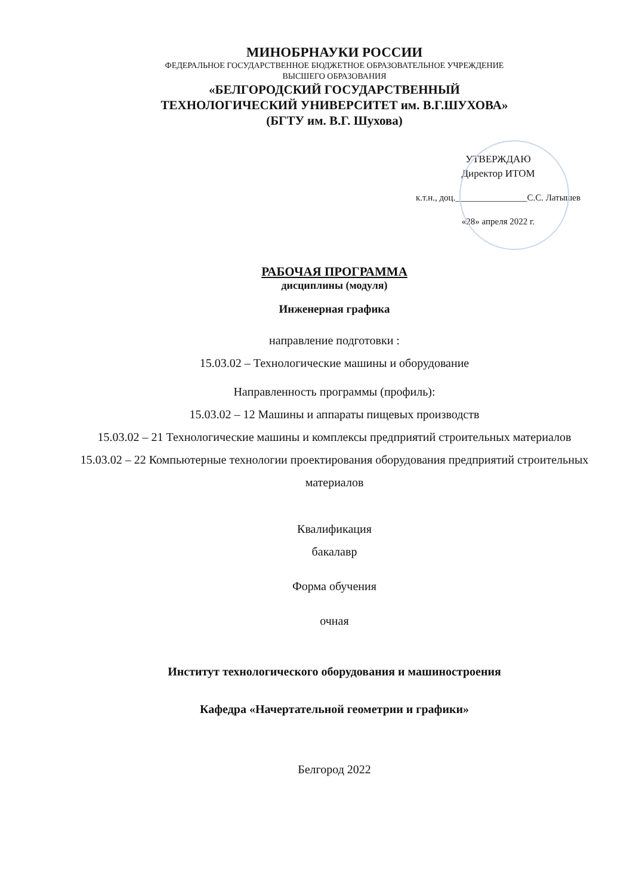МИНОБРНАУКИ РОССИИ
ФЕДЕРАЛЬНОЕ ГОСУДАРСТВЕННОЕ БЮДЖЕТНОЕ ОБРАЗОВАТЕЛЬНОЕ УЧРЕЖДЕНИЕ
ВЫСШЕГО ОБРАЗОВАНИЯ
«БЕЛГОРОДСКИЙ ГОСУДАРСТВЕННЫЙ
ТЕХНОЛОГИЧЕСКИЙ УНИВЕРСИТЕТ им. В.Г.ШУХОВА»
(БГТУ им. В.Г. Шухова)
УТВЕРЖДАЮ
Директор ИТОМ
к.т.н., доц.________________С.С. Латышев
«28» апреля 2022 г.
РАБОЧАЯ ПРОГРАММА
дисциплины (модуля)
Инженерная графика
направление подготовки :
15.03.02 – Технологические машины и оборудование
Направленность программы (профиль):
15.03.02 – 12 Машины и аппараты пищевых производств
15.03.02 – 21 Технологические машины и комплексы предприятий строительных материалов
15.03.02 – 22 Компьютерные технологии проектирования оборудования предприятий строительных материалов
Квалификация
бакалавр
Форма обучения
очная
Институт технологического оборудования и машиностроения
Кафедра «Начертательной геометрии и графики»
Белгород 2022